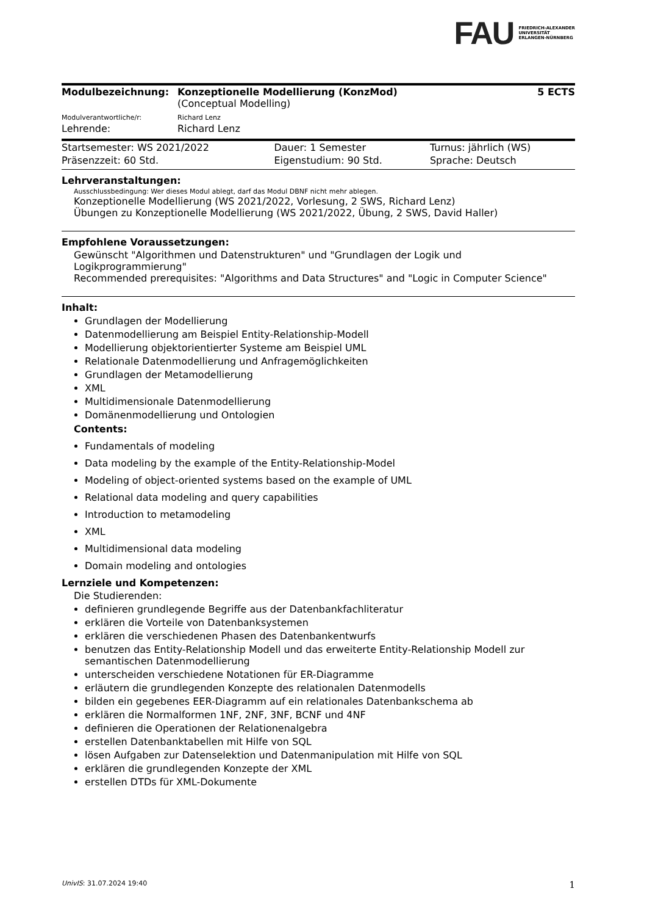FAU FRIEDRICH-ALEXANDER
UNIVERSITÄT
ERLANGEN-NÜRNBERG
| Modulbezeichnung: | Konzeptionelle Modellierung (KonzMod) (Conceptual Modelling) | 5 ECTS |
| Modulverantwortliche/r: | Richard Lenz | |
| Lehrende: | Richard Lenz | |
| Startsemester: WS 2021/2022 | Dauer: 1 Semester | Turnus: jährlich (WS) |
| Präsenzzeit: 60 Std. | Eigenstudium: 90 Std. | Sprache: Deutsch |
Lehrveranstaltungen:
Ausschlussbedingung: Wer dieses Modul ablegt, darf das Modul DBNF nicht mehr ablegen.
Konzeptionelle Modellierung (WS 2021/2022, Vorlesung, 2 SWS, Richard Lenz)
Übungen zu Konzeptionelle Modellierung (WS 2021/2022, Übung, 2 SWS, David Haller)
Empfohlene Voraussetzungen:
Gewünscht "Algorithmen und Datenstrukturen" und "Grundlagen der Logik und Logikprogrammierung"
Recommended prerequisites: "Algorithms and Data Structures" and "Logic in Computer Science"
Inhalt:
Grundlagen der Modellierung
Datenmodellierung am Beispiel Entity-Relationship-Modell
Modellierung objektorientierter Systeme am Beispiel UML
Relationale Datenmodellierung und Anfragemöglichkeiten
Grundlagen der Metamodellierung
XML
Multidimensionale Datenmodellierung
Domänenmodellierung und Ontologien
Contents:
Fundamentals of modeling
Data modeling by the example of the Entity-Relationship-Model
Modeling of object-oriented systems based on the example of UML
Relational data modeling and query capabilities
Introduction to metamodeling
XML
Multidimensional data modeling
Domain modeling and ontologies
Lernziele und Kompetenzen:
Die Studierenden:
definieren grundlegende Begriffe aus der Datenbankfachliteratur
erklären die Vorteile von Datenbanksystemen
erklären die verschiedenen Phasen des Datenbankentwurfs
benutzen das Entity-Relationship Modell und das erweiterte Entity-Relationship Modell zur semantischen Datenmodellierung
unterscheiden verschiedene Notationen für ER-Diagramme
erläutern die grundlegenden Konzepte des relationalen Datenmodells
bilden ein gegebenes EER-Diagramm auf ein relationales Datenbankschema ab
erklären die Normalformen 1NF, 2NF, 3NF, BCNF und 4NF
definieren die Operationen der Relationenalgebra
erstellen Datenbanktabellen mit Hilfe von SQL
lösen Aufgaben zur Datenselektion und Datenmanipulation mit Hilfe von SQL
erklären die grundlegenden Konzepte der XML
erstellen DTDs für XML-Dokumente
UnivIS: 31.07.2024 19:40 1